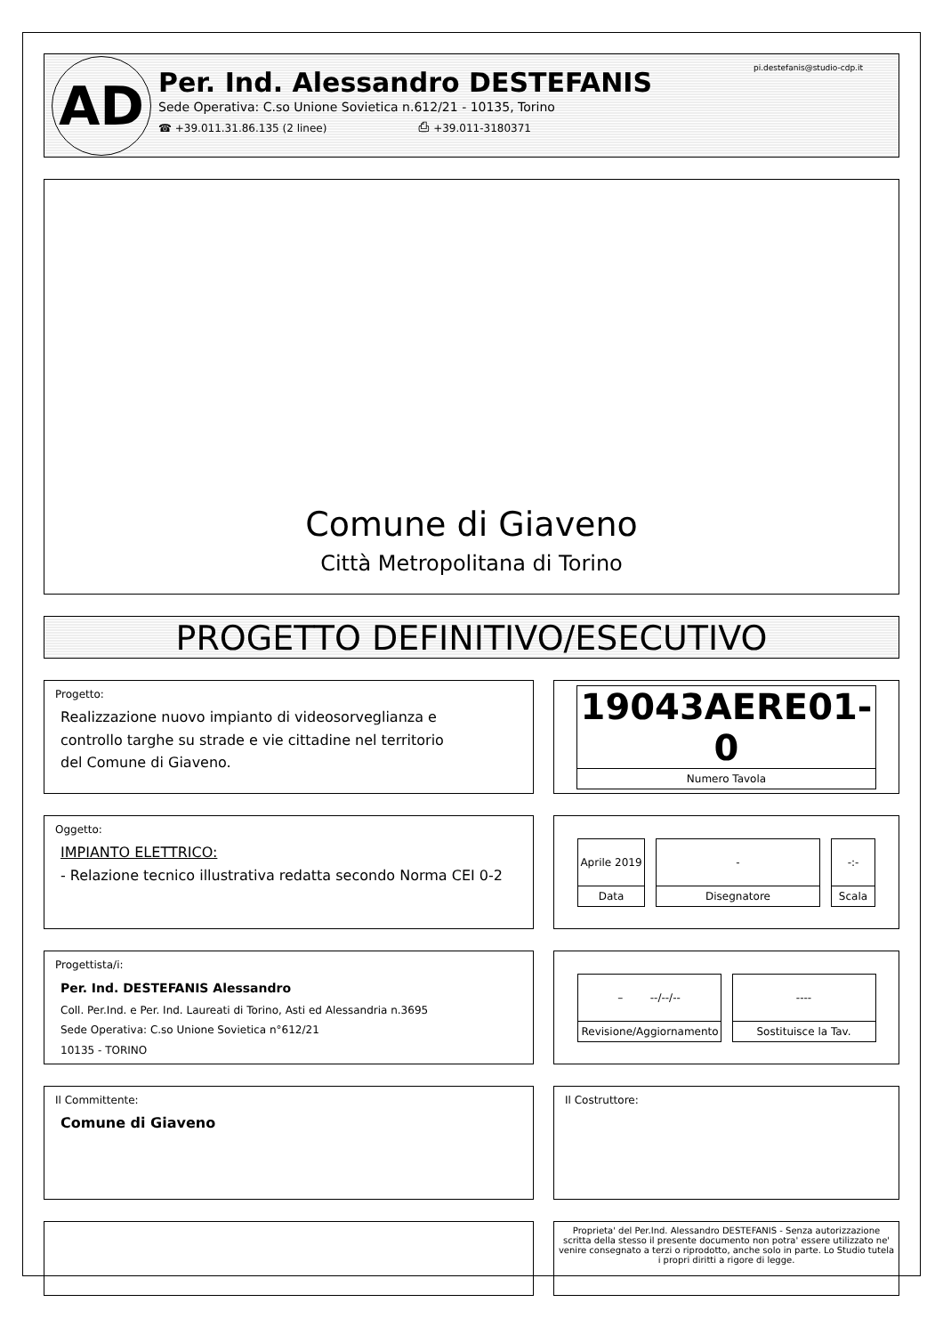AD
Per. Ind. Alessandro DESTEFANIS
Sede Operativa: C.so Unione Sovietica n.612/21 - 10135, Torino
☎ +39.011.31.86.135 (2 linee) ⎙ +39.011-3180371
pi.destefanis@studio-cdp.it
Comune di Giaveno
Città Metropolitana di Torino
PROGETTO DEFINITIVO/ESECUTIVO
Progetto:
Realizzazione nuovo impianto di videosorveglianza e
controllo targhe su strade e vie cittadine nel territorio
del Comune di Giaveno.
19043AERE01-0
Numero Tavola
Oggetto:
IMPIANTO ELETTRICO:
- Relazione tecnico illustrativa redatta secondo Norma CEI 0-2
Aprile 2019
Data
-
Disegnatore
-:-
Scala
Progettista/i:
Per. Ind. DESTEFANIS Alessandro
Coll. Per.Ind. e Per. Ind. Laureati di Torino, Asti ed Alessandria n.3695
Sede Operativa: C.so Unione Sovietica n°612/21
10135 - TORINO
– --/--/--
Revisione/Aggiornamento
----
Sostituisce la Tav.
Il Committente:
Comune di Giaveno
Il Costruttore:
Proprieta' del Per.Ind. Alessandro DESTEFANIS - Senza autorizzazione scritta della stesso il presente documento non potra' essere utilizzato ne' venire consegnato a terzi o riprodotto, anche solo in parte. Lo Studio tutela i propri diritti a rigore di legge.